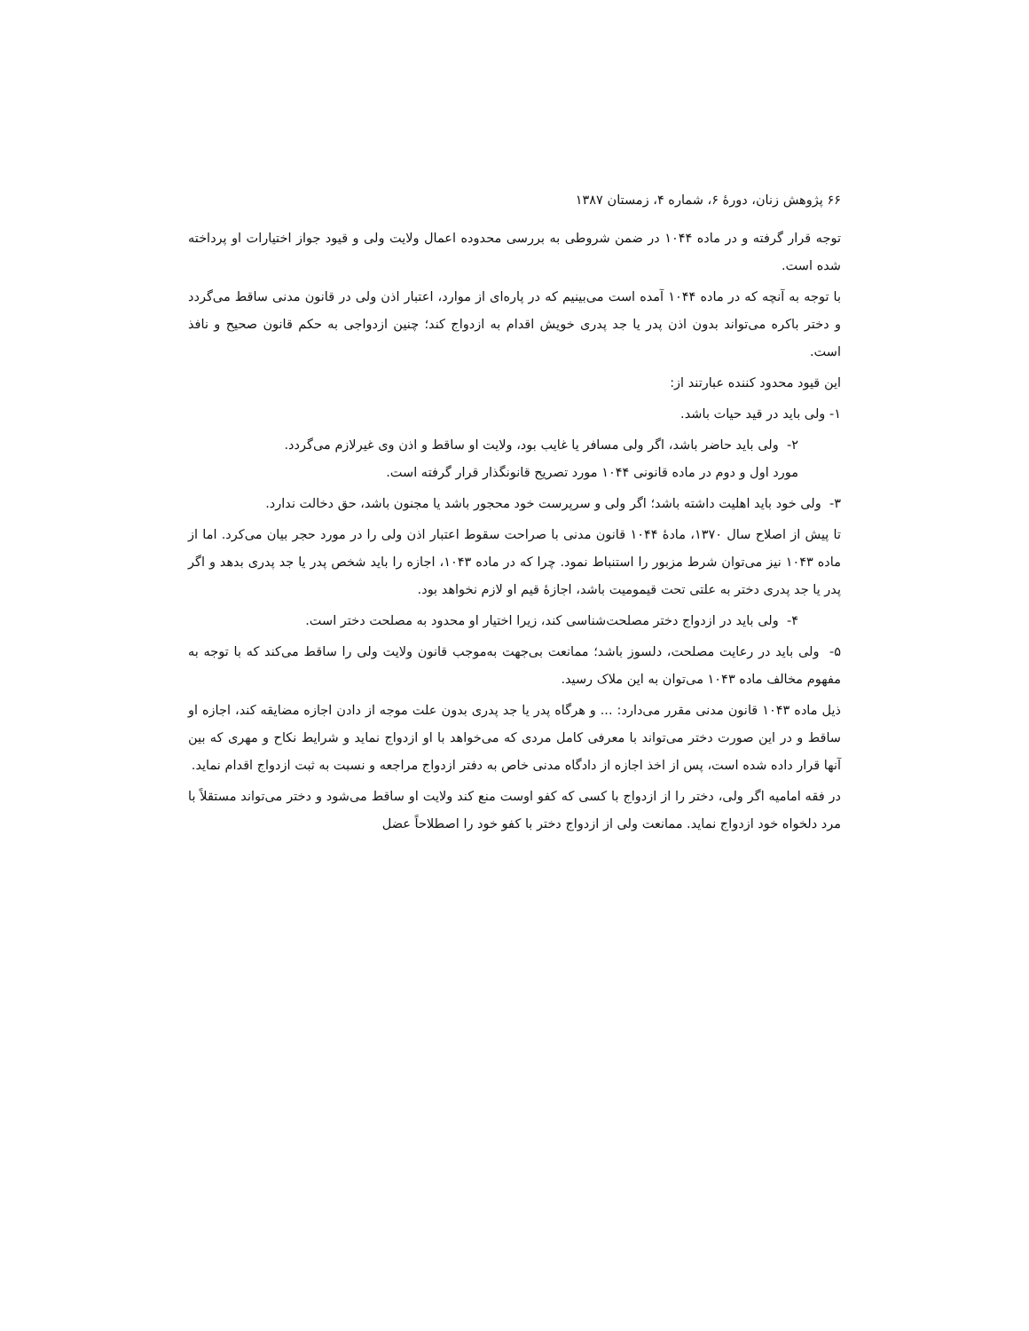۶۶ پژوهش زنان، دورهٔ ۶، شماره ۴، زمستان ۱۳۸۷
توجه قرار گرفته و در ماده ۱۰۴۴ در ضمن شروطی به بررسی محدوده اعمال ولایت ولی و قیود جواز اختیارات او پرداخته شده است.
با توجه به آنچه که در ماده ۱۰۴۴ آمده است می‌بینیم که در پاره‌ای از موارد، اعتبار اذن ولی در قانون مدنی ساقط می‌گردد و دختر باکره می‌تواند بدون اذن پدر یا جد پدری خویش اقدام به ازدواج کند؛ چنین ازدواجی به حکم قانون صحیح و نافذ است.
این قیود محدود کننده عبارتند از:
۱- ولی باید در قید حیات باشد.
۲- ولی باید حاضر باشد، اگر ولی مسافر یا غایب بود، ولایت او ساقط و اذن وی غیرلازم می‌گردد.
مورد اول و دوم در ماده قانونی ۱۰۴۴ مورد تصریح قانونگذار قرار گرفته است.
۳- ولی خود باید اهلیت داشته باشد؛ اگر ولی و سرپرست خود محجور باشد یا مجنون باشد، حق دخالت ندارد.
تا پیش از اصلاح سال ۱۳۷۰، مادهٔ ۱۰۴۴ قانون مدنی با صراحت سقوط اعتبار اذن ولی را در مورد حجر بیان می‌کرد. اما از ماده ۱۰۴۳ نیز می‌توان شرط مزبور را استنباط نمود. چرا که در ماده ۱۰۴۳، اجازه را باید شخص پدر یا جد پدری بدهد و اگر پدر یا جد پدری دختر به علتی تحت قیمومیت باشد، اجازهٔ قیم او لازم نخواهد بود.
۴- ولی باید در ازدواج دختر مصلحت‌شناسی کند، زیرا اختیار او محدود به مصلحت دختر است.
۵- ولی باید در رعایت مصلحت، دلسوز باشد؛ ممانعت بی‌جهت به‌موجب قانون ولایت ولی را ساقط می‌کند که با توجه به مفهوم مخالف ماده ۱۰۴۳ می‌توان به این ملاک رسید.
ذیل ماده ۱۰۴۳ قانون مدنی مقرر می‌دارد: ... و هرگاه پدر یا جد پدری بدون علت موجه از دادن اجازه مضایقه کند، اجازه او ساقط و در این صورت دختر می‌تواند با معرفی کامل مردی که می‌خواهد با او ازدواج نماید و شرایط نکاح و مهری که بین آنها قرار داده شده است، پس از اخذ اجازه از دادگاه مدنی خاص به دفتر ازدواج مراجعه و نسبت به ثبت ازدواج اقدام نماید.
در فقه امامیه اگر ولی، دختر را از ازدواج با کسی که کفو اوست منع کند ولایت او ساقط می‌شود و دختر می‌تواند مستقلاً با مرد دلخواه خود ازدواج نماید. ممانعت ولی از ازدواج دختر با کفو خود را اصطلاحاً عضل